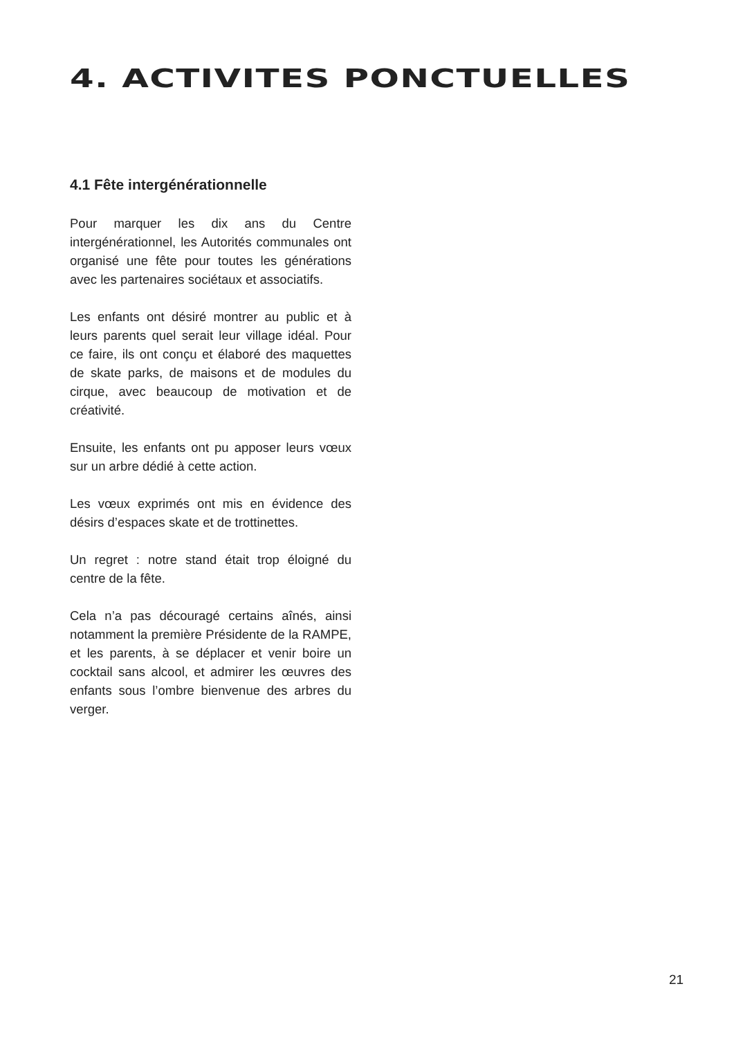4. ACTIVITES PONCTUELLES
4.1 Fête intergénérationnelle
Pour marquer les dix ans du Centre intergénérationnel, les Autorités communales ont organisé une fête pour toutes les générations avec les partenaires sociétaux et associatifs.
Les enfants ont désiré montrer au public et à leurs parents quel serait leur village idéal. Pour ce faire, ils ont conçu et élaboré des maquettes de skate parks, de maisons et de modules du cirque, avec beaucoup de motivation et de créativité.
Ensuite, les enfants ont pu apposer leurs vœux sur un arbre dédié à cette action.
Les vœux exprimés ont mis en évidence des désirs d’espaces skate et de trottinettes.
Un regret : notre stand était trop éloigné du centre de la fête.
Cela n’a pas découragé certains aînés, ainsi notamment la première Présidente de la RAMPE, et les parents, à se déplacer et venir boire un cocktail sans alcool, et admirer les œuvres des enfants sous l’ombre bienvenue des arbres du verger.
21